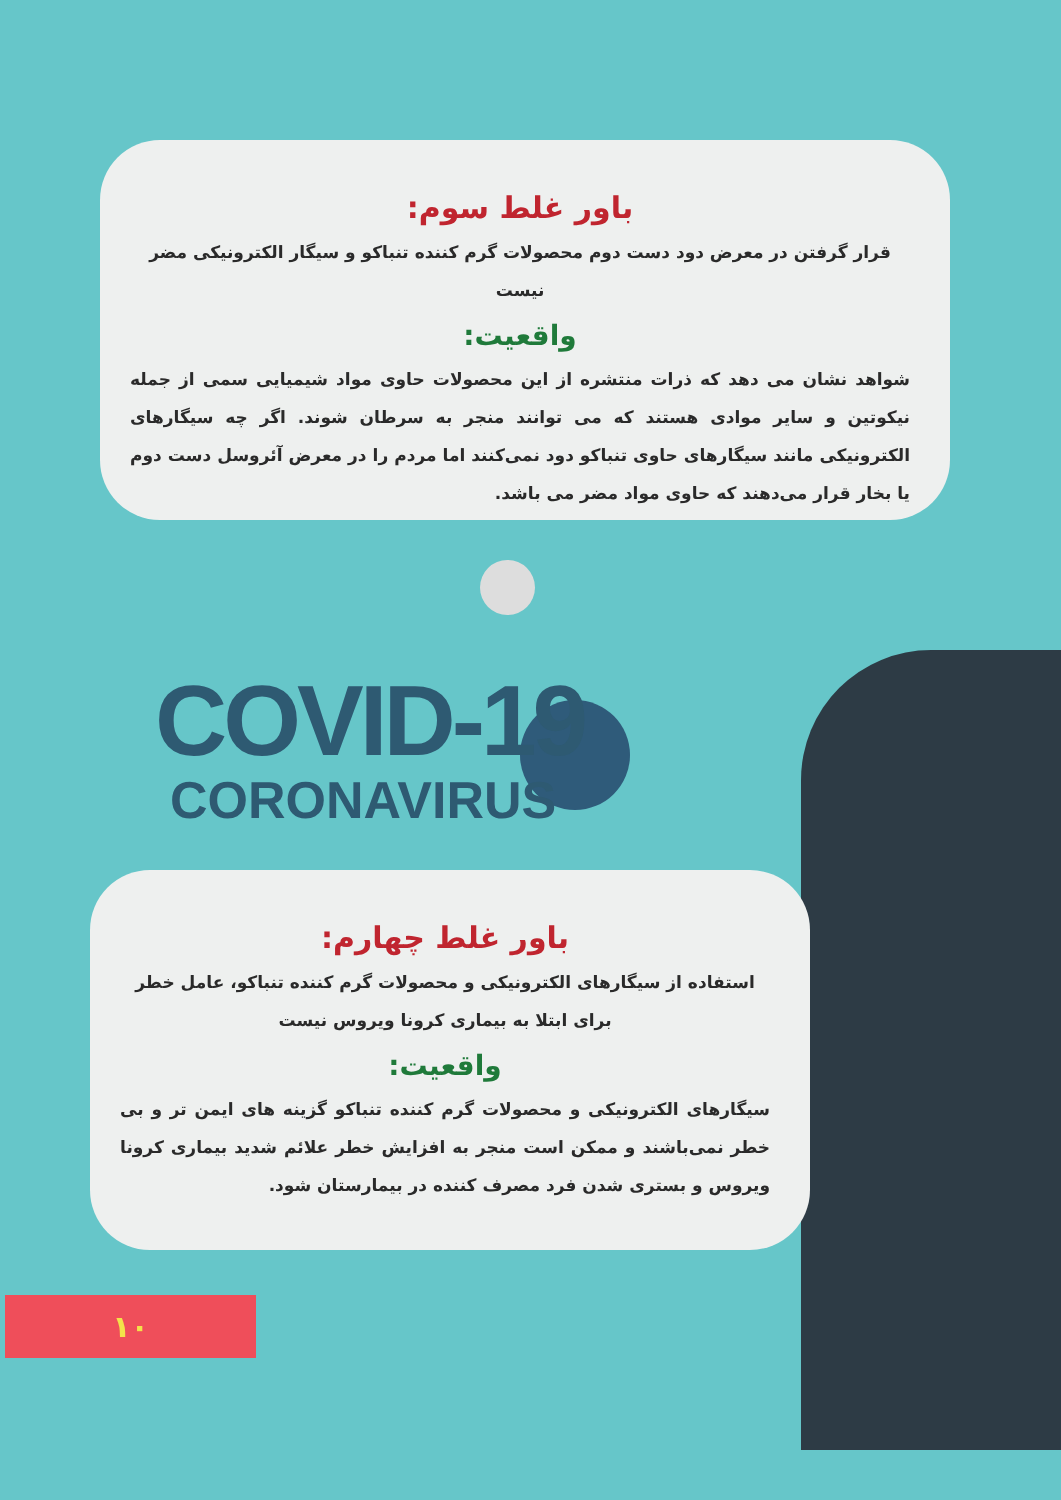باور غلط سوم:
قرار گرفتن در معرض دود دست دوم محصولات گرم کننده تنباکو و سیگار الکترونیکی مضر نیست
واقعیت:
شواهد نشان می دهد که ذرات منتشره از این محصولات حاوی مواد شیمیایی سمی از جمله نیکوتین و سایر موادی هستند که می توانند منجر به سرطان شوند. اگر چه سیگارهای الکترونیکی مانند سیگارهای حاوی تنباکو دود نمی‌کنند اما مردم را در معرض آئروسل دست دوم یا بخار قرار می‌دهند که حاوی مواد مضر می باشد.
COVID-19
CORONAVIRUS
باور غلط چهارم:
استفاده از سیگارهای الکترونیکی و محصولات گرم کننده تنباکو، عامل خطر برای ابتلا به بیماری کرونا ویروس نیست
واقعیت:
سیگارهای الکترونیکی و محصولات گرم کننده تنباکو گزینه های ایمن تر و بی خطر نمی‌باشند و ممکن است منجر به افزایش خطر علائم شدید بیماری کرونا ویروس و بستری شدن فرد مصرف کننده در بیمارستان شود.
۱۰